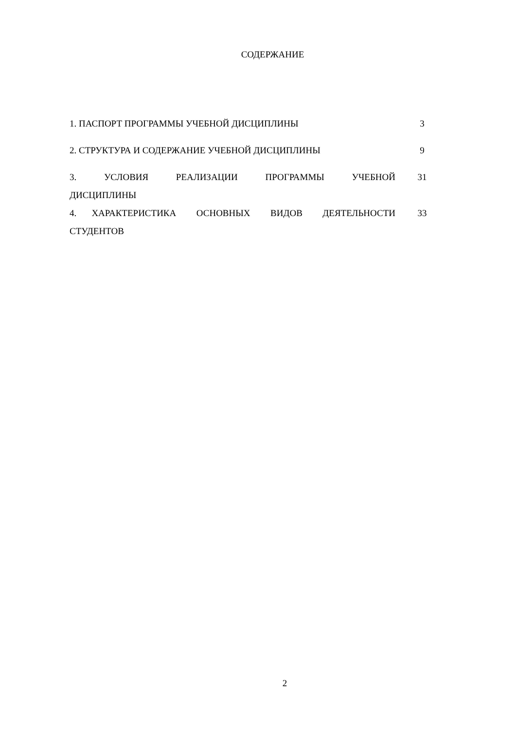СОДЕРЖАНИЕ
| 1. ПАСПОРТ ПРОГРАММЫ УЧЕБНОЙ ДИСЦИПЛИНЫ | 3 |
| 2. СТРУКТУРА И СОДЕРЖАНИЕ УЧЕБНОЙ ДИСЦИПЛИНЫ | 9 |
| 3. УСЛОВИЯ РЕАЛИЗАЦИИ ПРОГРАММЫ УЧЕБНОЙ ДИСЦИПЛИНЫ | 31 |
| 4. ХАРАКТЕРИСТИКА ОСНОВНЫХ ВИДОВ ДЕЯТЕЛЬНОСТИ СТУДЕНТОВ | 33 |
2